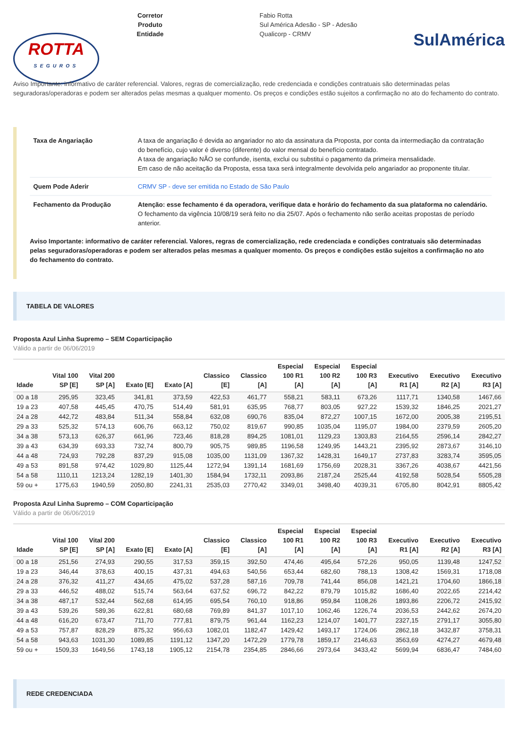ROTTA
SEGUROS
Corretor
Produto
Entidade
Fabio Rotta
Sul América Adesão - SP - Adesão
Qualicorp - CRMV
SulAmérica
Aviso Importante: informativo de caráter referencial. Valores, regras de comercialização, rede credenciada e condições contratuais são determinadas pelas seguradoras/operadoras e podem ser alterados pelas mesmas a qualquer momento. Os preços e condições estão sujeitos a confirmação no ato do fechamento do contrato.
| Taxa de Angariação | A taxa de angariação é devida ao angariador no ato da assinatura da Proposta, por conta da intermediação da contratação do benefício, cujo valor é diverso (diferente) do valor mensal do benefício contratado. A taxa de angariação NÃO se confunde, isenta, exclui ou substitui o pagamento da primeira mensalidade. Em caso de não aceitação da Proposta, essa taxa será integralmente devolvida pelo angariador ao proponente titular. |
| Quem Pode Aderir | CRMV SP - deve ser emitida no Estado de São Paulo |
| Fechamento da Produção | Atenção: esse fechamento é da operadora, verifique data e horário do fechamento da sua plataforma no calendário. O fechamento da vigência 10/08/19 será feito no dia 25/07. Após o fechamento não serão aceitas propostas de período anterior. |
Aviso Importante: informativo de caráter referencial. Valores, regras de comercialização, rede credenciada e condições contratuais são determinadas pelas seguradoras/operadoras e podem ser alterados pelas mesmas a qualquer momento. Os preços e condições estão sujeitos a confirmação no ato do fechamento do contrato.
TABELA DE VALORES
Proposta Azul Linha Supremo – SEM Coparticipação
Válido a partir de 06/06/2019
| Idade | Vital 100 SP [E] | Vital 200 SP [A] | Exato [E] | Exato [A] | Classico [E] | Classico [A] | Especial 100 R1 [A] | Especial 100 R2 [A] | Especial 100 R3 [A] | Executivo R1 [A] | Executivo R2 [A] | Executivo R3 [A] |
| --- | --- | --- | --- | --- | --- | --- | --- | --- | --- | --- | --- | --- |
| 00 a 18 | 295,95 | 323,45 | 341,81 | 373,59 | 422,53 | 461,77 | 558,21 | 583,11 | 673,26 | 1117,71 | 1340,58 | 1467,66 |
| 19 a 23 | 407,58 | 445,45 | 470,75 | 514,49 | 581,91 | 635,95 | 768,77 | 803,05 | 927,22 | 1539,32 | 1846,25 | 2021,27 |
| 24 a 28 | 442,72 | 483,84 | 511,34 | 558,84 | 632,08 | 690,76 | 835,04 | 872,27 | 1007,15 | 1672,00 | 2005,38 | 2195,51 |
| 29 a 33 | 525,32 | 574,13 | 606,76 | 663,12 | 750,02 | 819,67 | 990,85 | 1035,04 | 1195,07 | 1984,00 | 2379,59 | 2605,20 |
| 34 a 38 | 573,13 | 626,37 | 661,96 | 723,46 | 818,28 | 894,25 | 1081,01 | 1129,23 | 1303,83 | 2164,55 | 2596,14 | 2842,27 |
| 39 a 43 | 634,39 | 693,33 | 732,74 | 800,79 | 905,75 | 989,85 | 1196,58 | 1249,95 | 1443,21 | 2395,92 | 2873,67 | 3146,10 |
| 44 a 48 | 724,93 | 792,28 | 837,29 | 915,08 | 1035,00 | 1131,09 | 1367,32 | 1428,31 | 1649,17 | 2737,83 | 3283,74 | 3595,05 |
| 49 a 53 | 891,58 | 974,42 | 1029,80 | 1125,44 | 1272,94 | 1391,14 | 1681,69 | 1756,69 | 2028,31 | 3367,26 | 4038,67 | 4421,56 |
| 54 a 58 | 1110,11 | 1213,24 | 1282,19 | 1401,30 | 1584,94 | 1732,11 | 2093,86 | 2187,24 | 2525,44 | 4192,58 | 5028,54 | 5505,28 |
| 59 ou + | 1775,63 | 1940,59 | 2050,80 | 2241,31 | 2535,03 | 2770,42 | 3349,01 | 3498,40 | 4039,31 | 6705,80 | 8042,91 | 8805,42 |
Proposta Azul Linha Supremo – COM Coparticipação
Válido a partir de 06/06/2019
| Idade | Vital 100 SP [E] | Vital 200 SP [A] | Exato [E] | Exato [A] | Classico [E] | Classico [A] | Especial 100 R1 [A] | Especial 100 R2 [A] | Especial 100 R3 [A] | Executivo R1 [A] | Executivo R2 [A] | Executivo R3 [A] |
| --- | --- | --- | --- | --- | --- | --- | --- | --- | --- | --- | --- | --- |
| 00 a 18 | 251,56 | 274,93 | 290,55 | 317,53 | 359,15 | 392,50 | 474,46 | 495,64 | 572,26 | 950,05 | 1139,48 | 1247,52 |
| 19 a 23 | 346,44 | 378,63 | 400,15 | 437,31 | 494,63 | 540,56 | 653,44 | 682,60 | 788,13 | 1308,42 | 1569,31 | 1718,08 |
| 24 a 28 | 376,32 | 411,27 | 434,65 | 475,02 | 537,28 | 587,16 | 709,78 | 741,44 | 856,08 | 1421,21 | 1704,60 | 1866,18 |
| 29 a 33 | 446,52 | 488,02 | 515,74 | 563,64 | 637,52 | 696,72 | 842,22 | 879,79 | 1015,82 | 1686,40 | 2022,65 | 2214,42 |
| 34 a 38 | 487,17 | 532,44 | 562,68 | 614,95 | 695,54 | 760,10 | 918,86 | 959,84 | 1108,26 | 1893,86 | 2206,72 | 2415,92 |
| 39 a 43 | 539,26 | 589,36 | 622,81 | 680,68 | 769,89 | 841,37 | 1017,10 | 1062,46 | 1226,74 | 2036,53 | 2442,62 | 2674,20 |
| 44 a 48 | 616,20 | 673,47 | 711,70 | 777,81 | 879,75 | 961,44 | 1162,23 | 1214,07 | 1401,77 | 2327,15 | 2791,17 | 3055,80 |
| 49 a 53 | 757,87 | 828,29 | 875,32 | 956,63 | 1082,01 | 1182,47 | 1429,42 | 1493,17 | 1724,06 | 2862,18 | 3432,87 | 3758,31 |
| 54 a 58 | 943,63 | 1031,30 | 1089,85 | 1191,12 | 1347,20 | 1472,29 | 1779,78 | 1859,17 | 2146,63 | 3563,69 | 4274,27 | 4679,48 |
| 59 ou + | 1509,33 | 1649,56 | 1743,18 | 1905,12 | 2154,78 | 2354,85 | 2846,66 | 2973,64 | 3433,42 | 5699,94 | 6836,47 | 7484,60 |
REDE CREDENCIADA